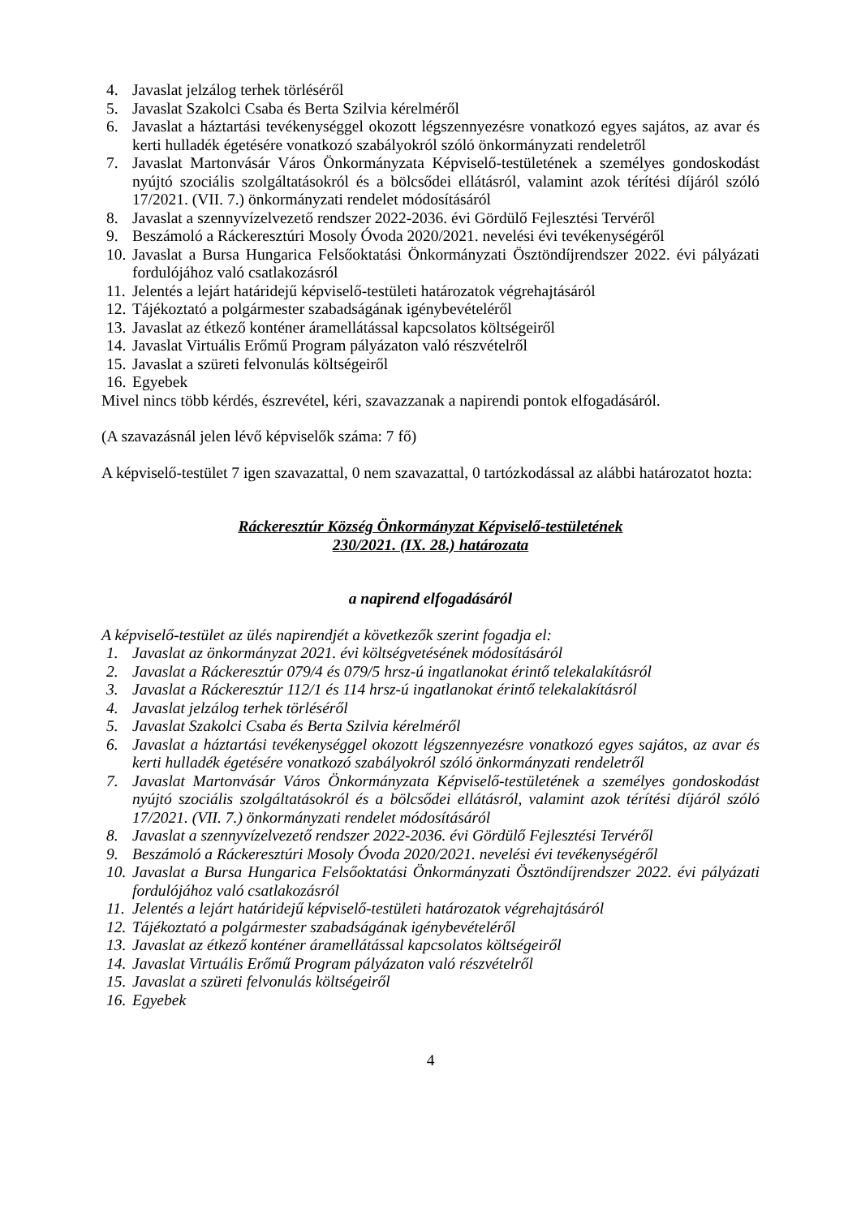4. Javaslat jelzálog terhek törléséről
5. Javaslat Szakolci Csaba és Berta Szilvia kérelméről
6. Javaslat a háztartási tevékenységgel okozott légszennyezésre vonatkozó egyes sajátos, az avar és kerti hulladék égetésére vonatkozó szabályokról szóló önkormányzati rendeletről
7. Javaslat Martonvásár Város Önkormányzata Képviselő-testületének a személyes gondoskodást nyújtó szociális szolgáltatásokról és a bölcsődei ellátásról, valamint azok térítési díjáról szóló 17/2021. (VII. 7.) önkormányzati rendelet módosításáról
8. Javaslat a szennyvízelvezető rendszer 2022-2036. évi Gördülő Fejlesztési Tervéről
9. Beszámoló a Ráckeresztúri Mosoly Óvoda 2020/2021. nevelési évi tevékenységéről
10. Javaslat a Bursa Hungarica Felsőoktatási Önkormányzati Ösztöndíjrendszer 2022. évi pályázati fordulójához való csatlakozásról
11. Jelentés a lejárt határidejű képviselő-testületi határozatok végrehajtásáról
12. Tájékoztató a polgármester szabadságának igénybevételéről
13. Javaslat az étkező konténer áramellátással kapcsolatos költségeiről
14. Javaslat Virtuális Erőmű Program pályázaton való részvételről
15. Javaslat a szüreti felvonulás költségeiről
16. Egyebek
Mivel nincs több kérdés, észrevétel, kéri, szavazzanak a napirendi pontok elfogadásáról.
(A szavazásnál jelen lévő képviselők száma: 7 fő)
A képviselő-testület 7 igen szavazattal, 0 nem szavazattal, 0 tartózkodással az alábbi határozatot hozta:
Ráckeresztúr Község Önkormányzat Képviselő-testületének
230/2021. (IX. 28.) határozata
a napirend elfogadásáról
A képviselő-testület az ülés napirendjét a következők szerint fogadja el:
1. Javaslat az önkormányzat 2021. évi költségvetésének módosításáról
2. Javaslat a Ráckeresztúr 079/4 és 079/5 hrsz-ú ingatlanokat érintő telekalakításról
3. Javaslat a Ráckeresztúr 112/1 és 114 hrsz-ú ingatlanokat érintő telekalakításról
4. Javaslat jelzálog terhek törléséről
5. Javaslat Szakolci Csaba és Berta Szilvia kérelméről
6. Javaslat a háztartási tevékenységgel okozott légszennyezésre vonatkozó egyes sajátos, az avar és kerti hulladék égetésére vonatkozó szabályokról szóló önkormányzati rendeletről
7. Javaslat Martonvásár Város Önkormányzata Képviselő-testületének a személyes gondoskodást nyújtó szociális szolgáltatásokról és a bölcsődei ellátásról, valamint azok térítési díjáról szóló 17/2021. (VII. 7.) önkormányzati rendelet módosításáról
8. Javaslat a szennyvízelvezető rendszer 2022-2036. évi Gördülő Fejlesztési Tervéről
9. Beszámoló a Ráckeresztúri Mosoly Óvoda 2020/2021. nevelési évi tevékenységéről
10. Javaslat a Bursa Hungarica Felsőoktatási Önkormányzati Ösztöndíjrendszer 2022. évi pályázati fordulójához való csatlakozásról
11. Jelentés a lejárt határidejű képviselő-testületi határozatok végrehajtásáról
12. Tájékoztató a polgármester szabadságának igénybevételéről
13. Javaslat az étkező konténer áramellátással kapcsolatos költségeiről
14. Javaslat Virtuális Erőmű Program pályázaton való részvételről
15. Javaslat a szüreti felvonulás költségeiről
16. Egyebek
4